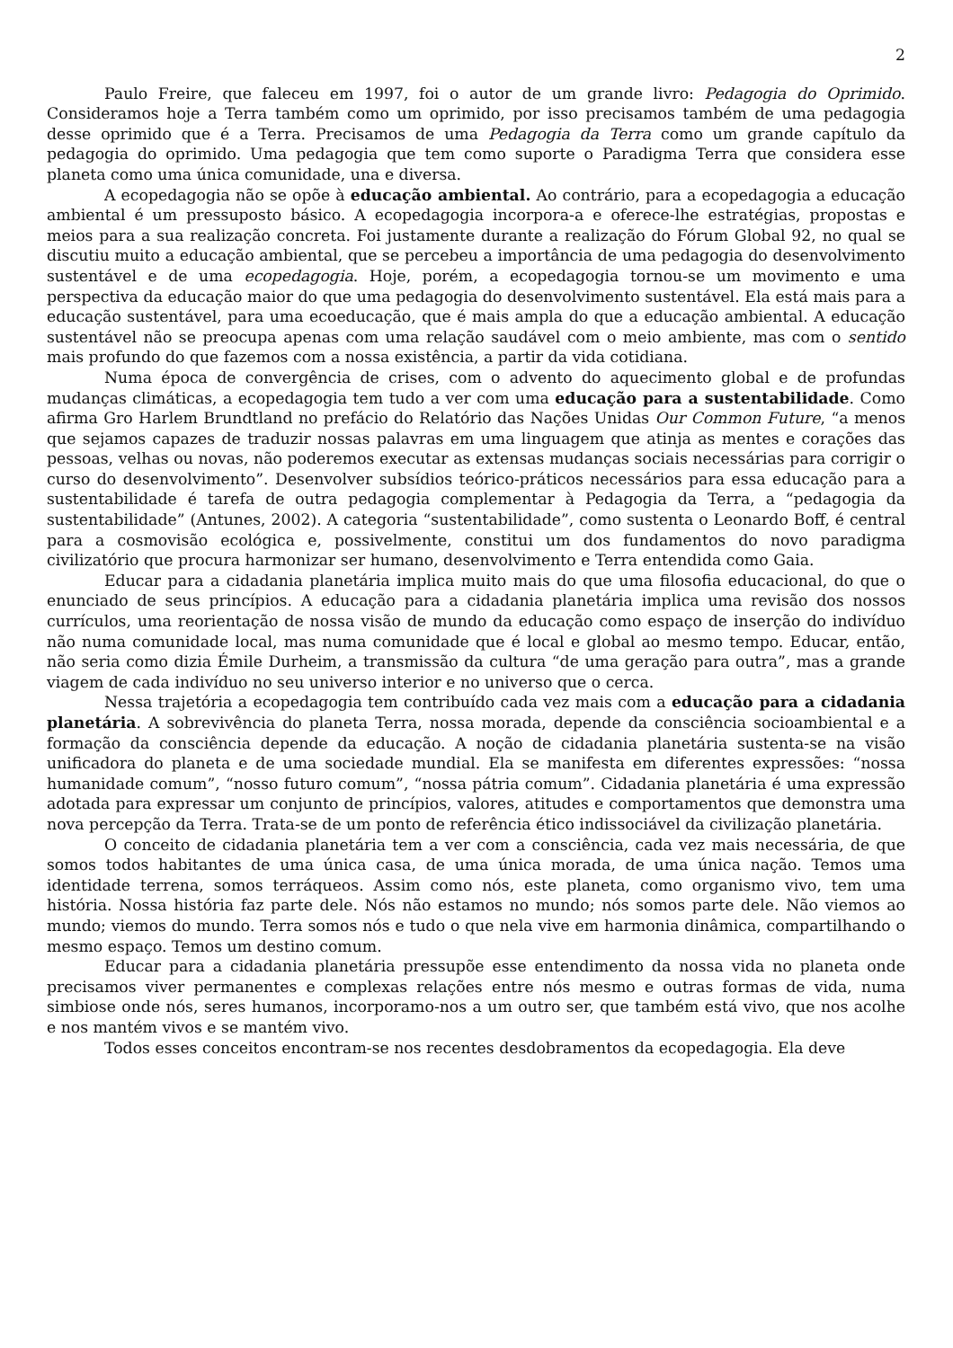2
Paulo Freire, que faleceu em 1997, foi o autor de um grande livro: Pedagogia do Oprimido. Consideramos hoje a Terra também como um oprimido, por isso precisamos também de uma pedagogia desse oprimido que é a Terra. Precisamos de uma Pedagogia da Terra como um grande capítulo da pedagogia do oprimido. Uma pedagogia que tem como suporte o Paradigma Terra que considera esse planeta como uma única comunidade, una e diversa.
A ecopedagogia não se opõe à educação ambiental. Ao contrário, para a ecopedagogia a educação ambiental é um pressuposto básico. A ecopedagogia incorpora-a e oferece-lhe estratégias, propostas e meios para a sua realização concreta. Foi justamente durante a realização do Fórum Global 92, no qual se discutiu muito a educação ambiental, que se percebeu a importância de uma pedagogia do desenvolvimento sustentável e de uma ecopedagogia. Hoje, porém, a ecopedagogia tornou-se um movimento e uma perspectiva da educação maior do que uma pedagogia do desenvolvimento sustentável. Ela está mais para a educação sustentável, para uma ecoeducação, que é mais ampla do que a educação ambiental. A educação sustentável não se preocupa apenas com uma relação saudável com o meio ambiente, mas com o sentido mais profundo do que fazemos com a nossa existência, a partir da vida cotidiana.
Numa época de convergência de crises, com o advento do aquecimento global e de profundas mudanças climáticas, a ecopedagogia tem tudo a ver com uma educação para a sustentabilidade. Como afirma Gro Harlem Brundtland no prefácio do Relatório das Nações Unidas Our Common Future, “a menos que sejamos capazes de traduzir nossas palavras em uma linguagem que atinja as mentes e corações das pessoas, velhas ou novas, não poderemos executar as extensas mudanças sociais necessárias para corrigir o curso do desenvolvimento”. Desenvolver subsídios teórico-práticos necessários para essa educação para a sustentabilidade é tarefa de outra pedagogia complementar à Pedagogia da Terra, a “pedagogia da sustentabilidade” (Antunes, 2002). A categoria “sustentabilidade”, como sustenta o Leonardo Boff, é central para a cosmovisão ecológica e, possivelmente, constitui um dos fundamentos do novo paradigma civilizatório que procura harmonizar ser humano, desenvolvimento e Terra entendida como Gaia.
Educar para a cidadania planetária implica muito mais do que uma filosofia educacional, do que o enunciado de seus princípios. A educação para a cidadania planetária implica uma revisão dos nossos currículos, uma reorientação de nossa visão de mundo da educação como espaço de inserção do indivíduo não numa comunidade local, mas numa comunidade que é local e global ao mesmo tempo. Educar, então, não seria como dizia Émile Durheim, a transmissão da cultura “de uma geração para outra”, mas a grande viagem de cada indivíduo no seu universo interior e no universo que o cerca.
Nessa trajetória a ecopedagogia tem contribuído cada vez mais com a educação para a cidadania planetária. A sobrevivência do planeta Terra, nossa morada, depende da consciência socioambiental e a formação da consciência depende da educação. A noção de cidadania planetária sustenta-se na visão unificadora do planeta e de uma sociedade mundial. Ela se manifesta em diferentes expressões: “nossa humanidade comum”, “nosso futuro comum”, “nossa pátria comum”. Cidadania planetária é uma expressão adotada para expressar um conjunto de princípios, valores, atitudes e comportamentos que demonstra uma nova percepção da Terra. Trata-se de um ponto de referência ético indissociável da civilização planetária.
O conceito de cidadania planetária tem a ver com a consciência, cada vez mais necessária, de que somos todos habitantes de uma única casa, de uma única morada, de uma única nação. Temos uma identidade terrena, somos terráqueos. Assim como nós, este planeta, como organismo vivo, tem uma história. Nossa história faz parte dele. Nós não estamos no mundo; nós somos parte dele. Não viemos ao mundo; viemos do mundo. Terra somos nós e tudo o que nela vive em harmonia dinâmica, compartilhando o mesmo espaço. Temos um destino comum.
Educar para a cidadania planetária pressupõe esse entendimento da nossa vida no planeta onde precisamos viver permanentes e complexas relações entre nós mesmo e outras formas de vida, numa simbiose onde nós, seres humanos, incorporamo-nos a um outro ser, que também está vivo, que nos acolhe e nos mantém vivos e se mantém vivo.
Todos esses conceitos encontram-se nos recentes desdobramentos da ecopedagogia. Ela deve